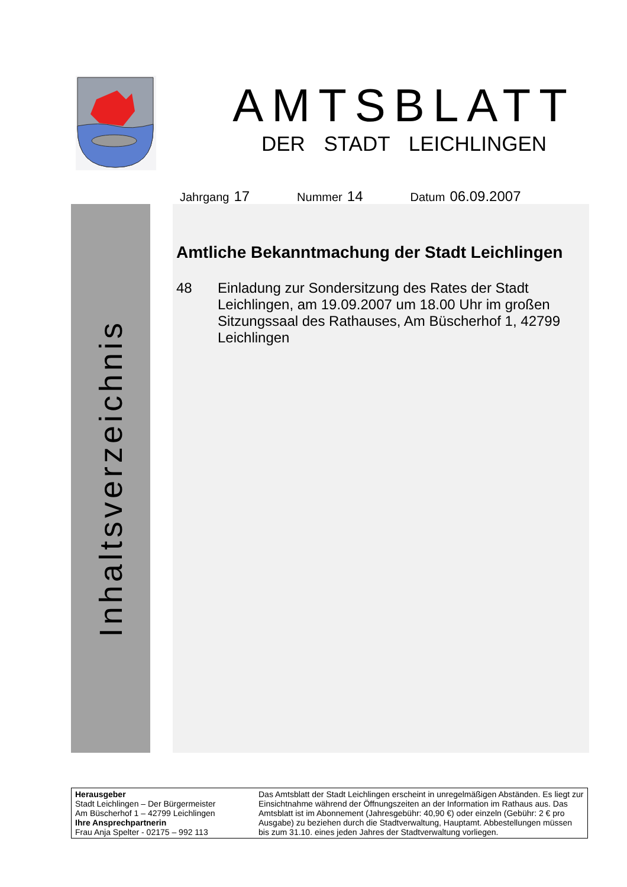AMTSBLATT
DER STADT LEICHLINGEN
Jahrgang 17
Nummer 14
Datum 06.09.2007
Inhaltsverzeichnis
Amtliche Bekanntmachung der Stadt Leichlingen
48 Einladung zur Sondersitzung des Rates der Stadt Leichlingen, am 19.09.2007 um 18.00 Uhr im großen Sitzungssaal des Rathauses, Am Büscherhof 1, 42799 Leichlingen
Herausgeber
Stadt Leichlingen – Der Bürgermeister
Am Büscherhof 1 – 42799 Leichlingen
Ihre Ansprechpartnerin
Frau Anja Spelter - 02175 – 992 113
Das Amtsblatt der Stadt Leichlingen erscheint in unregelmäßigen Abständen. Es liegt zur Einsichtnahme während der Öffnungszeiten an der Information im Rathaus aus. Das Amtsblatt ist im Abonnement (Jahresgebühr: 40,90 €) oder einzeln (Gebühr: 2 € pro Ausgabe) zu beziehen durch die Stadtverwaltung, Hauptamt. Abbestellungen müssen bis zum 31.10. eines jeden Jahres der Stadtverwaltung vorliegen.